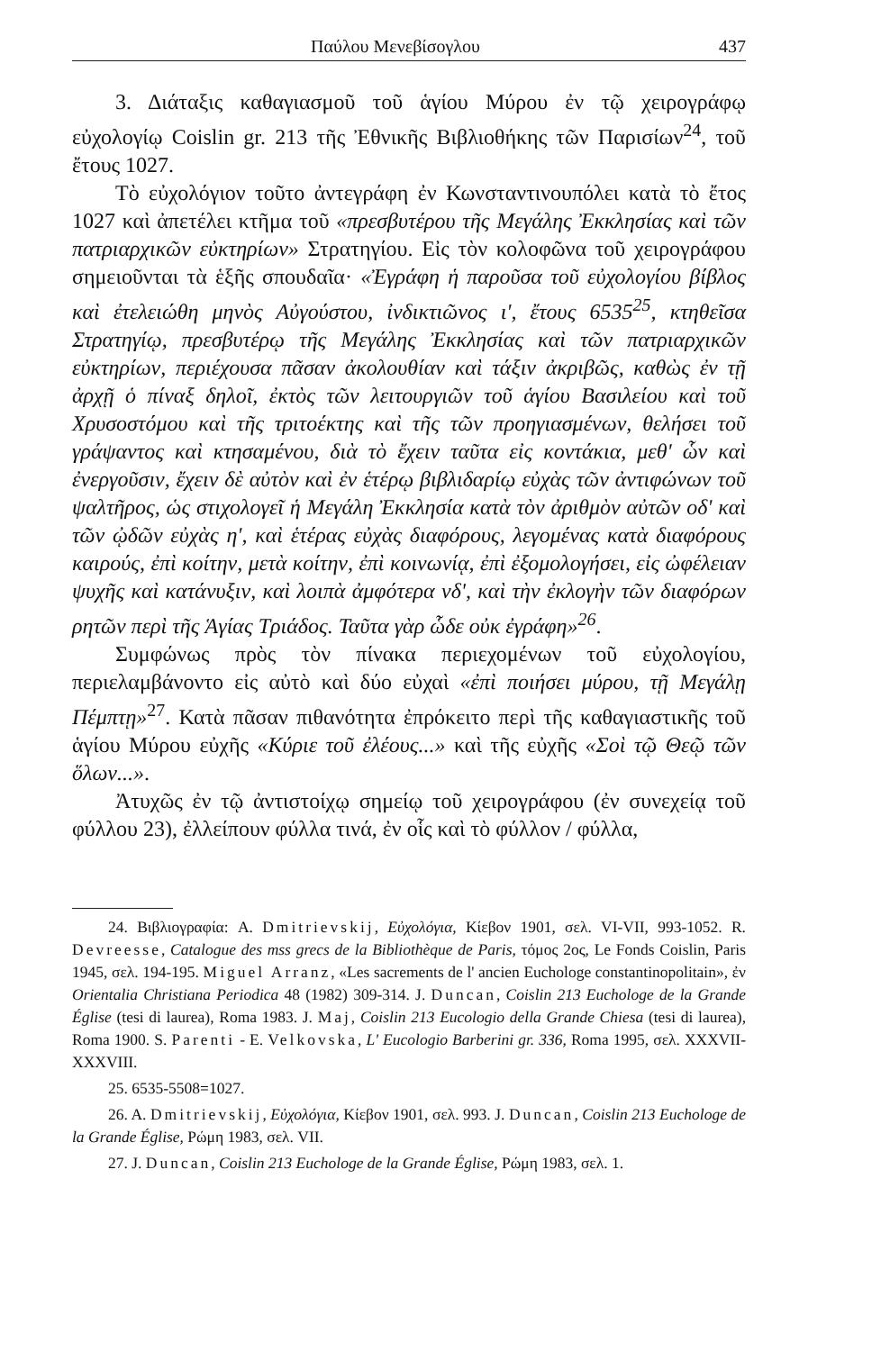Παύλου Μενεβίσογλου 437
3. Διάταξις καθαγιασμοῦ τοῦ ἁγίου Μύρου ἐν τῷ χειρογράφῳ εὐχολογίῳ Coislin gr. 213 τῆς Ἐθνικῆς Βιβλιοθήκης τῶν Παρισίων<sup>24</sup>, τοῦ ἔτους 1027.
Τὸ εὐχολόγιον τοῦτο ἀντεγράφη ἐν Κωνσταντινουπόλει κατὰ τὸ ἔτος 1027 καὶ ἀπετέλει κτῆμα τοῦ «πρεσβυτέρου τῆς Μεγάλης Ἐκκλησίας καὶ τῶν πατριαρχικῶν εὐκτηρίων» Στρατηγίου. Εἰς τὸν κολοφῶνα τοῦ χειρογράφου σημειοῦνται τὰ ἑξῆς σπουδαῖα· «Ἐγράφη ἡ παροῦσα τοῦ εὐχολογίου βίβλος καὶ ἐτελειώθη μηνὸς Αὐγούστου, ἰνδικτιῶνος ι', ἔτους 6535<sup>25</sup>, κτηθεῖσα Στρατηγίῳ, πρεσβυτέρῳ τῆς Μεγάλης Ἐκκλησίας καὶ τῶν πατριαρχικῶν εὐκτηρίων, περιέχουσα πᾶσαν ἀκολουθίαν καὶ τάξιν ἀκριβῶς, καθὼς ἐν τῇ ἀρχῇ ὁ πίναξ δηλοῖ, ἐκτὸς τῶν λειτουργιῶν τοῦ ἁγίου Βασιλείου καὶ τοῦ Χρυσοστόμου καὶ τῆς τριτοέκτης καὶ τῆς τῶν προηγιασμένων, θελήσει τοῦ γράψαντος καὶ κτησαμένου, διὰ τὸ ἔχειν ταῦτα εἰς κοντάκια, μεθ' ὧν καὶ ἐνεργοῦσιν, ἔχειν δὲ αὐτὸν καὶ ἐν ἑτέρῳ βιβλιδαρίῳ εὐχὰς τῶν ἀντιφώνων τοῦ ψαλτῆρος, ὡς στιχολογεῖ ἡ Μεγάλη Ἐκκλησία κατὰ τὸν ἀριθμὸν αὐτῶν οδ' καὶ τῶν ᾠδῶν εὐχὰς η', καὶ ἑτέρας εὐχὰς διαφόρους, λεγομένας κατὰ διαφόρους καιρούς, ἐπὶ κοίτην, μετὰ κοίτην, ἐπὶ κοινωνίᾳ, ἐπὶ ἐξομολογήσει, εἰς ὠφέλειαν ψυχῆς καὶ κατάνυξιν, καὶ λοιπὰ ἀμφότερα νδ', καὶ τὴν ἐκλογὴν τῶν διαφόρων ρητῶν περὶ τῆς Ἁγίας Τριάδος. Ταῦτα γὰρ ὧδε οὐκ ἐγράφη»<sup>26</sup>.
Συμφώνως πρὸς τὸν πίνακα περιεχομένων τοῦ εὐχολογίου, περιελαμβάνοντο εἰς αὐτὸ καὶ δύο εὐχαὶ «ἐπὶ ποιήσει μύρου, τῇ Μεγάλῃ Πέμπτῃ»<sup>27</sup>. Κατὰ πᾶσαν πιθανότητα ἐπρόκειτο περὶ τῆς καθαγιαστικῆς τοῦ ἁγίου Μύρου εὐχῆς «Κύριε τοῦ ἐλέους...» καὶ τῆς εὐχῆς «Σοὶ τῷ Θεῷ τῶν ὅλων...».
Ἀτυχῶς ἐν τῷ ἀντιστοίχῳ σημείῳ τοῦ χειρογράφου (ἐν συνεχείᾳ τοῦ φύλλου 23), ἐλλείπουν φύλλα τινά, ἐν οἷς καὶ τὸ φύλλον / φύλλα,
24. Βιβλιογραφία: A. Dmitrievskij, Εὐχολόγια, Κίεβον 1901, σελ. VI-VII, 993-1052. R. Devreesse, Catalogue des mss grecs de la Bibliothèque de Paris, τόμος 2ος, Le Fonds Coislin, Paris 1945, σελ. 194-195. Miguel Arranz, «Les sacrements de l' ancien Euchologe constantinopolitain», ἐν Orientalia Christiana Periodica 48 (1982) 309-314. J. Duncan, Coislin 213 Euchologe de la Grande Église (tesi di laurea), Roma 1983. J. Maj, Coislin 213 Eucologio della Grande Chiesa (tesi di laurea), Roma 1900. S. Parenti - E. Velkovska, L' Eucologio Barberini gr. 336, Roma 1995, σελ. XXXVII-XXXVIII.
25. 6535-5508=1027.
26. A. Dmitrievskij, Εὐχολόγια, Κίεβον 1901, σελ. 993. J. Duncan, Coislin 213 Euchologe de la Grande Église, Ρώμη 1983, σελ. VII.
27. J. Duncan, Coislin 213 Euchologe de la Grande Église, Ρώμη 1983, σελ. 1.